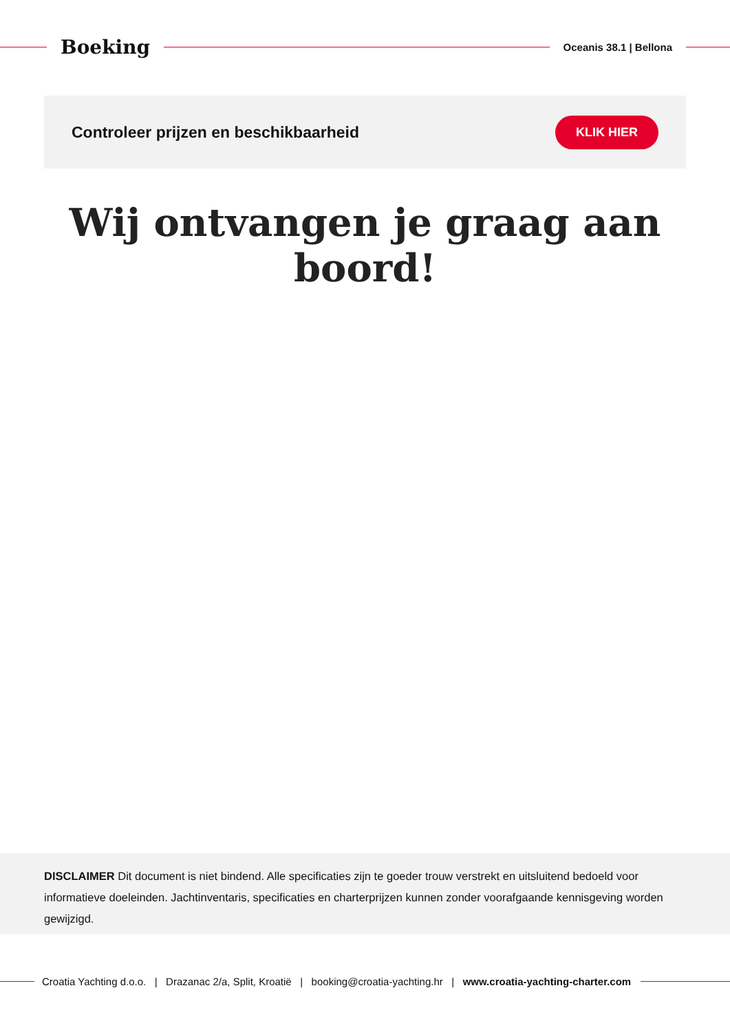Boeking
Oceanis 38.1 | Bellona
Controleer prijzen en beschikbaarheid
KLIK HIER
Wij ontvangen je graag aan boord!
DISCLAIMER Dit document is niet bindend. Alle specificaties zijn te goeder trouw verstrekt en uitsluitend bedoeld voor informatieve doeleinden. Jachtinventaris, specificaties en charterprijzen kunnen zonder voorafgaande kennisgeving worden gewijzigd.
Croatia Yachting d.o.o. | Drazanac 2/a, Split, Kroatië | booking@croatia-yachting.hr | www.croatia-yachting-charter.com